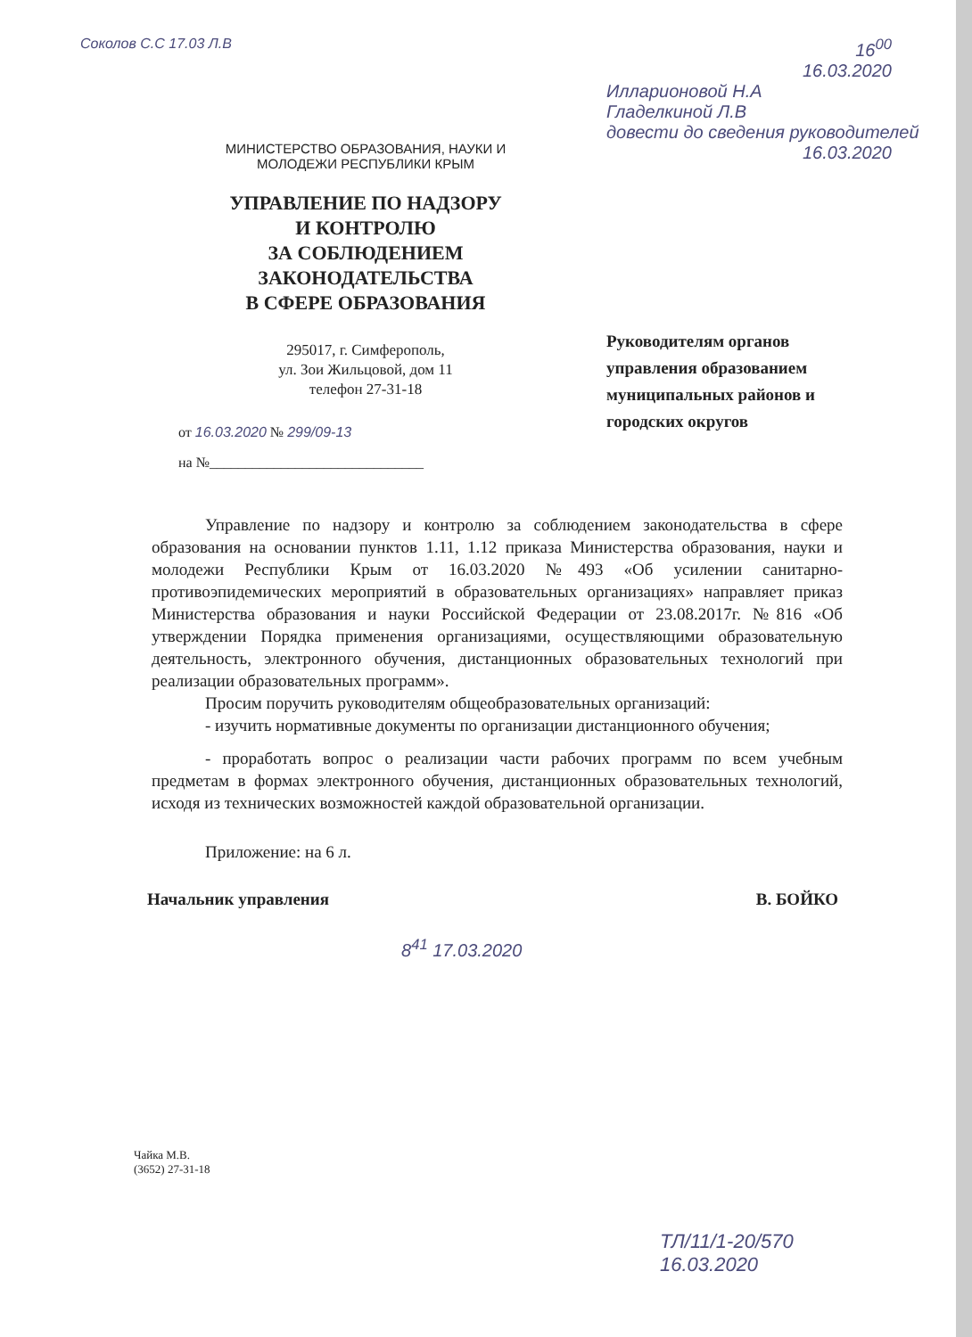Соколов С.С 17.03 Л.В
МИНИСТЕРСТВО ОБРАЗОВАНИЯ, НАУКИ И
МОЛОДЕЖИ РЕСПУБЛИКИ КРЫМ
УПРАВЛЕНИЕ ПО НАДЗОРУ
И КОНТРОЛЮ
ЗА СОБЛЮДЕНИЕМ
ЗАКОНОДАТЕЛЬСТВА
В СФЕРЕ ОБРАЗОВАНИЯ
295017, г. Симферополь,
ул. Зои Жильцовой, дом 11
телефон 27-31-18
от 16.03.2020 № 299/09-13
на №______________________________
16<sup>00</sup>
16.03.2020
Илларионовой Н.А
Гладелкиной Л.В
довести до сведения руководителей
16.03.2020
Руководителям органов
управления образованием
муниципальных районов и
городских округов
Управление по надзору и контролю за соблюдением законодательства в сфере образования на основании пунктов 1.11, 1.12 приказа Министерства образования, науки и молодежи Республики Крым от 16.03.2020 №493 «Об усилении санитарно-противоэпидемических мероприятий в образовательных организациях» направляет приказ Министерства образования и науки Российской Федерации от 23.08.2017г. №816 «Об утверждении Порядка применения организациями, осуществляющими образовательную деятельность, электронного обучения, дистанционных образовательных технологий при реализации образовательных программ».
Просим поручить руководителям общеобразовательных организаций:
- изучить нормативные документы по организации дистанционного обучения;
- проработать вопрос о реализации части рабочих программ по всем учебным предметам в формах электронного обучения, дистанционных образовательных технологий, исходя из технических возможностей каждой образовательной организации.
Приложение: на 6 л.
Начальник управления В. БОЙКО
8<sup>41</sup> 17.03.2020
Чайка М.В.
(3652) 27-31-18
ТЛ/11/1-20/570
16.03.2020